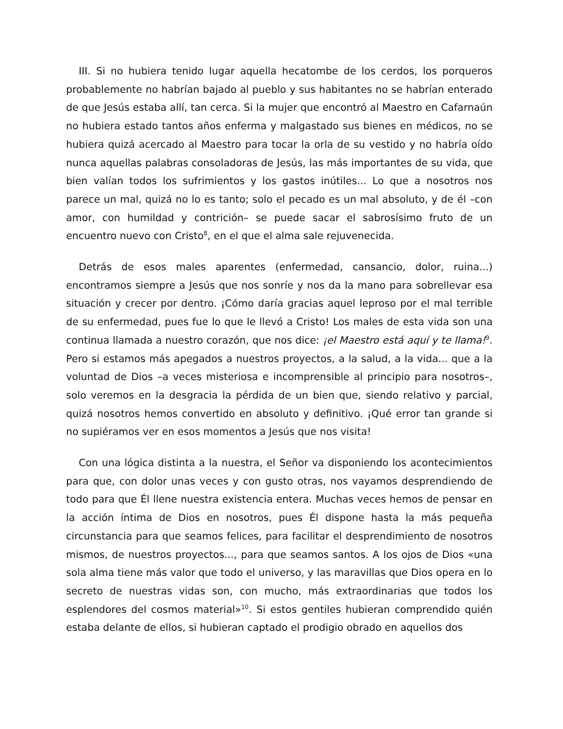III. Si no hubiera tenido lugar aquella hecatombe de los cerdos, los porqueros probablemente no habrían bajado al pueblo y sus habitantes no se habrían enterado de que Jesús estaba allí, tan cerca. Si la mujer que encontró al Maestro en Cafarnaún no hubiera estado tantos años enferma y malgastado sus bienes en médicos, no se hubiera quizá acercado al Maestro para tocar la orla de su vestido y no habría oído nunca aquellas palabras consoladoras de Jesús, las más importantes de su vida, que bien valían todos los sufrimientos y los gastos inútiles... Lo que a nosotros nos parece un mal, quizá no lo es tanto; solo el pecado es un mal absoluto, y de él –con amor, con humildad y contrición– se puede sacar el sabrosísimo fruto de un encuentro nuevo con Cristo<sup>8</sup>, en el que el alma sale rejuvenecida.
Detrás de esos males aparentes (enfermedad, cansancio, dolor, ruina...) encontramos siempre a Jesús que nos sonríe y nos da la mano para sobrellevar esa situación y crecer por dentro. ¡Cómo daría gracias aquel leproso por el mal terrible de su enfermedad, pues fue lo que le llevó a Cristo! Los males de esta vida son una continua llamada a nuestro corazón, que nos dice: ¡el Maestro está aquí y te llama!<sup>9</sup>. Pero si estamos más apegados a nuestros proyectos, a la salud, a la vida... que a la voluntad de Dios –a veces misteriosa e incomprensible al principio para nosotros–, solo veremos en la desgracia la pérdida de un bien que, siendo relativo y parcial, quizá nosotros hemos convertido en absoluto y definitivo. ¡Qué error tan grande si no supiéramos ver en esos momentos a Jesús que nos visita!
Con una lógica distinta a la nuestra, el Señor va disponiendo los acontecimientos para que, con dolor unas veces y con gusto otras, nos vayamos desprendiendo de todo para que Él llene nuestra existencia entera. Muchas veces hemos de pensar en la acción íntima de Dios en nosotros, pues Él dispone hasta la más pequeña circunstancia para que seamos felices, para facilitar el desprendimiento de nosotros mismos, de nuestros proyectos..., para que seamos santos. A los ojos de Dios «una sola alma tiene más valor que todo el universo, y las maravillas que Dios opera en lo secreto de nuestras vidas son, con mucho, más extraordinarias que todos los esplendores del cosmos material»<sup>10</sup>. Si estos gentiles hubieran comprendido quién estaba delante de ellos, si hubieran captado el prodigio obrado en aquellos dos